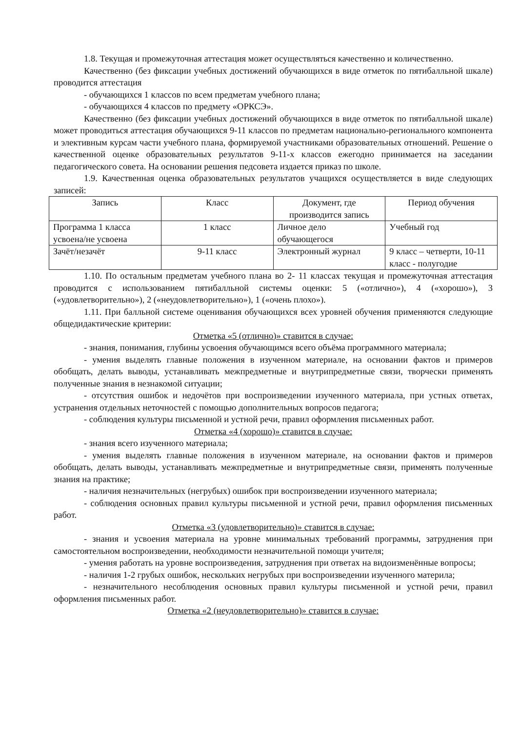1.8. Текущая и промежуточная аттестация может осуществляться качественно и количественно.
Качественно (без фиксации учебных достижений обучающихся в виде отметок по пятибалльной шкале) проводится аттестация
- обучающихся 1 классов по всем предметам учебного плана;
- обучающихся 4 классов по предмету «ОРКСЭ».
Качественно (без фиксации учебных достижений обучающихся в виде отметок по пятибалльной шкале) может проводиться аттестация обучающихся 9-11 классов по предметам национально-регионального компонента и элективным курсам части учебного плана, формируемой участниками образовательных отношений. Решение о качественной оценке образовательных результатов 9-11-х классов ежегодно принимается на заседании педагогического совета. На основании решения педсовета издается приказ по школе.
1.9. Качественная оценка образовательных результатов учащихся осуществляется в виде следующих записей:
| Запись | Класс | Документ, где производится запись | Период обучения |
| Программа 1 класса усвоена/не усвоена | 1 класс | Личное дело обучающегося | Учебный год |
| Зачёт/незачёт | 9-11 класс | Электронный журнал | 9 класс – четверти, 10-11 класс - полугодие |
1.10. По остальным предметам учебного плана во 2- 11 классах текущая и промежуточная аттестация проводится с использованием пятибалльной системы оценки: 5 («отлично»), 4 («хорошо»), 3 («удовлетворительно»), 2 («неудовлетворительно»), 1 («очень плохо»).
1.11. При балльной системе оценивания обучающихся всех уровней обучения применяются следующие общедидактические критерии:
Отметка «5 (отлично)» ставится в случае:
- знания, понимания, глубины усвоения обучающимся всего объёма программного материала;
- умения выделять главные положения в изученном материале, на основании фактов и примеров обобщать, делать выводы, устанавливать межпредметные и внутрипредметные связи, творчески применять полученные знания в незнакомой ситуации;
- отсутствия ошибок и недочётов при воспроизведении изученного материала, при устных ответах, устранения отдельных неточностей с помощью дополнительных вопросов педагога;
- соблюдения культуры письменной и устной речи, правил оформления письменных работ.
Отметка «4 (хорошо)» ставится в случае:
- знания всего изученного материала;
- умения выделять главные положения в изученном материале, на основании фактов и примеров обобщать, делать выводы, устанавливать межпредметные и внутрипредметные связи, применять полученные знания на практике;
- наличия незначительных (негрубых) ошибок при воспроизведении изученного материала;
- соблюдения основных правил культуры письменной и устной речи, правил оформления письменных работ.
Отметка «3 (удовлетворительно)» ставится в случае:
- знания и усвоения материала на уровне минимальных требований программы, затруднения при самостоятельном воспроизведении, необходимости незначительной помощи учителя;
- умения работать на уровне воспроизведения, затруднения при ответах на видоизменённые вопросы;
- наличия 1-2 грубых ошибок, нескольких негрубых при воспроизведении изученного материла;
- незначительного несоблюдения основных правил культуры письменной и устной речи, правил оформления письменных работ.
Отметка «2 (неудовлетворительно)» ставится в случае: